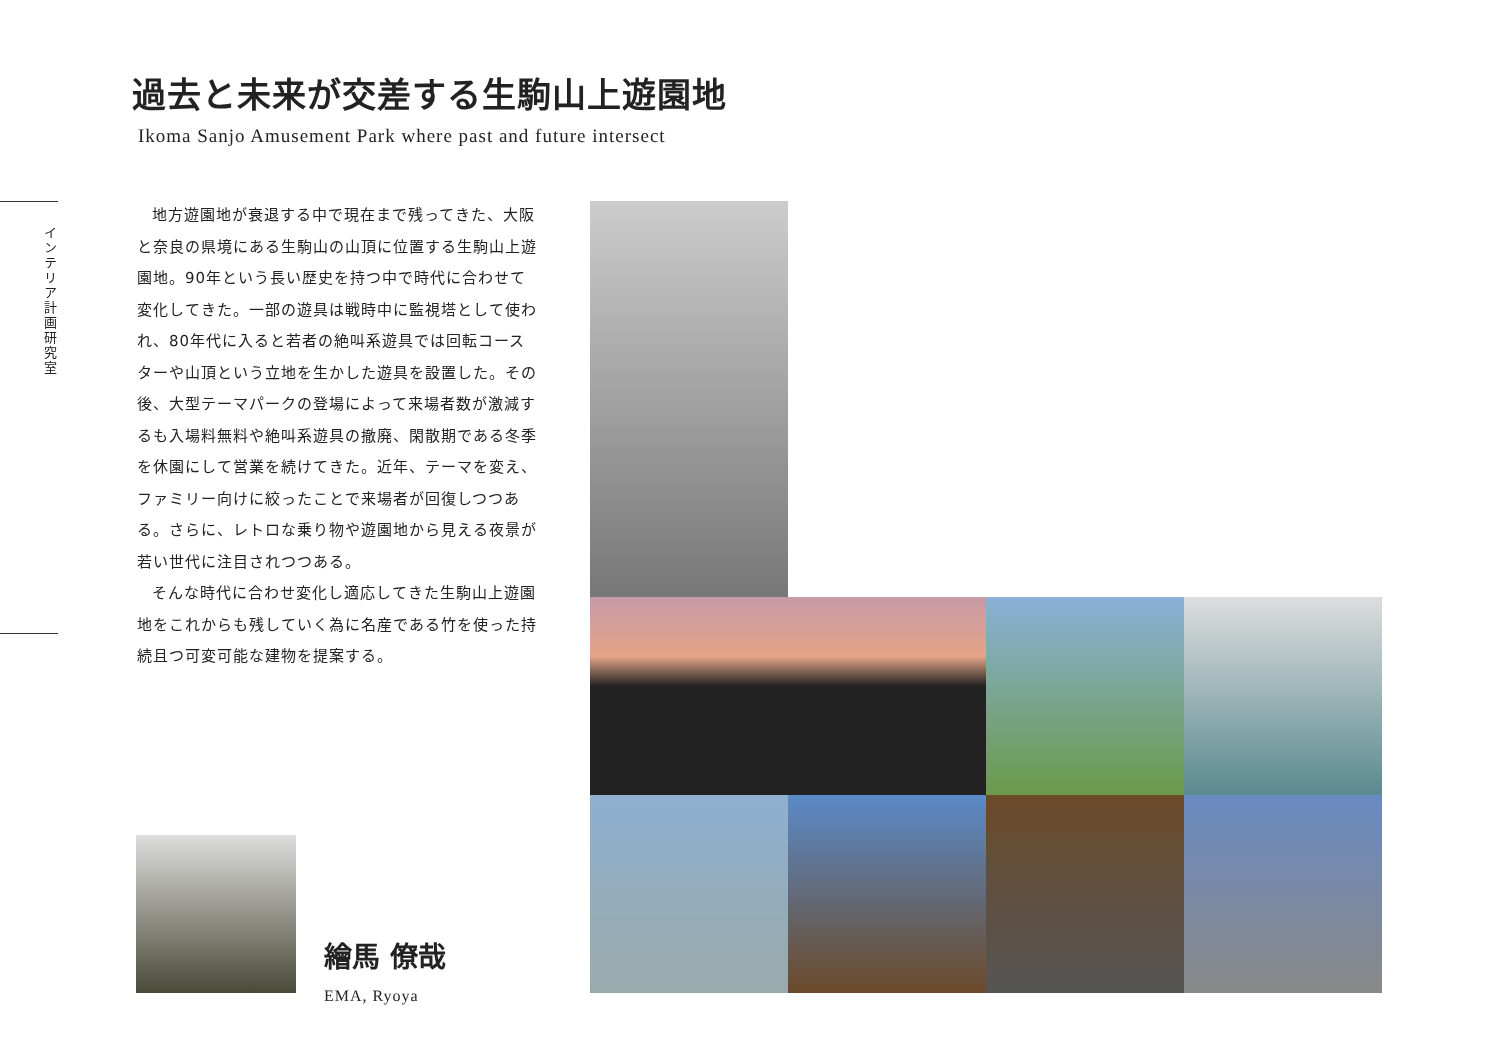過去と未来が交差する生駒山上遊園地
Ikoma Sanjo Amusement Park where past and future intersect
インテリア計画研究室
地方遊園地が衰退する中で現在まで残ってきた、大阪と奈良の県境にある生駒山の山頂に位置する生駒山上遊園地。90年という長い歴史を持つ中で時代に合わせて変化してきた。一部の遊具は戦時中に監視塔として使われ、80年代に入ると若者の絶叫系遊具では回転コースターや山頂という立地を生かした遊具を設置した。その後、大型テーマパークの登場によって来場者数が激減するも入場料無料や絶叫系遊具の撤廃、閑散期である冬季を休園にして営業を続けてきた。近年、テーマを変え、ファミリー向けに絞ったことで来場者が回復しつつある。さらに、レトロな乗り物や遊園地から見える夜景が若い世代に注目されつつある。
そんな時代に合わせ変化し適応してきた生駒山上遊園地をこれからも残していく為に名産である竹を使った持続且つ可変可能な建物を提案する。
繪馬 僚哉
EMA, Ryoya